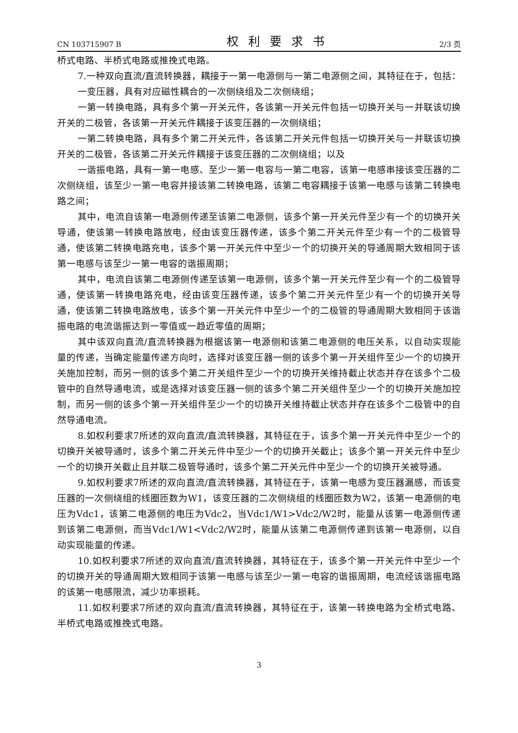CN 103715907 B 权利要求书 2/3 页
桥式电路、半桥式电路或推挽式电路。
7.一种双向直流/直流转换器，耦接于一第一电源侧与一第二电源侧之间，其特征在于，包括：
一变压器，具有对应磁性耦合的一次侧绕组及二次侧绕组；
一第一转换电路，具有多个第一开关元件，各该第一开关元件包括一切换开关与一并联该切换开关的二极管，各该第一开关元件耦接于该变压器的一次侧绕组；
一第二转换电路，具有多个第二开关元件，各该第二开关元件包括一切换开关与一并联该切换开关的二极管，各该第二开关元件耦接于该变压器的二次侧绕组；以及
一谐振电路，具有一第一电感、至少一第一电容与一第二电容，该第一电感串接该变压器的二次侧绕组，该至少一第一电容并接该第二转换电路，该第二电容耦接于该第一电感与该第二转换电路之间；
其中，电流自该第一电源侧传递至该第二电源侧，该多个第一开关元件至少有一个的切换开关导通，使该第一转换电路放电，经由该变压器传递，该多个第二开关元件至少有一个的二极管导通，使该第二转换电路充电，该多个第一开关元件中至少一个的切换开关的导通周期大致相同于该第一电感与该至少一第一电容的谐振周期；
其中，电流自该第二电源侧传递至该第一电源侧，该多个第一开关元件至少有一个的二极管导通，使该第一转换电路充电，经由该变压器传递，该多个第二开关元件至少有一个的切换开关导通，使该第二转换电路放电，该多个第一开关元件中至少一个的二极管的导通周期大致相同于该谐振电路的电流谐振达到一零值或一趋近零值的周期；
其中该双向直流/直流转换器为根据该第一电源侧和该第二电源侧的电压关系，以自动实现能量的传递，当确定能量传递方向时，选择对该变压器一侧的该多个第一开关组件至少一个的切换开关施加控制，而另一侧的该多个第二开关组件至少一个的切换开关维持截止状态并存在该多个二极管中的自然导通电流，或是选择对该变压器一侧的该多个第二开关组件至少一个的切换开关施加控制，而另一侧的该多个第一开关组件至少一个的切换开关维持截止状态并存在该多个二极管中的自然导通电流。
8.如权利要求7所述的双向直流/直流转换器，其特征在于，该多个第一开关元件中至少一个的切换开关被导通时，该多个第二开关元件中至少一个的切换开关截止；该多个第一开关元件中至少一个的切换开关截止且并联二极管导通时，该多个第二开关元件中至少一个的切换开关被导通。
9.如权利要求7所述的双向直流/直流转换器，其特征在于，该第一电感为变压器漏感，而该变压器的一次侧绕组的线圈匝数为W1，该变压器的二次侧绕组的线圈匝数为W2，该第一电源侧的电压为Vdc1，该第二电源侧的电压为Vdc2，当Vdc1/W1>Vdc2/W2时，能量从该第一电源侧传递到该第二电源侧，而当Vdc1/W1<Vdc2/W2时，能量从该第二电源侧传递到该第一电源侧，以自动实现能量的传递。
10.如权利要求7所述的双向直流/直流转换器，其特征在于，该多个第一开关元件中至少一个的切换开关的导通周期大致相同于该第一电感与该至少一第一电容的谐振周期，电流经该谐振电路的该第一电感限流，减少功率损耗。
11.如权利要求7所述的双向直流/直流转换器，其特征在于，该第一转换电路为全桥式电路、半桥式电路或推挽式电路。
3